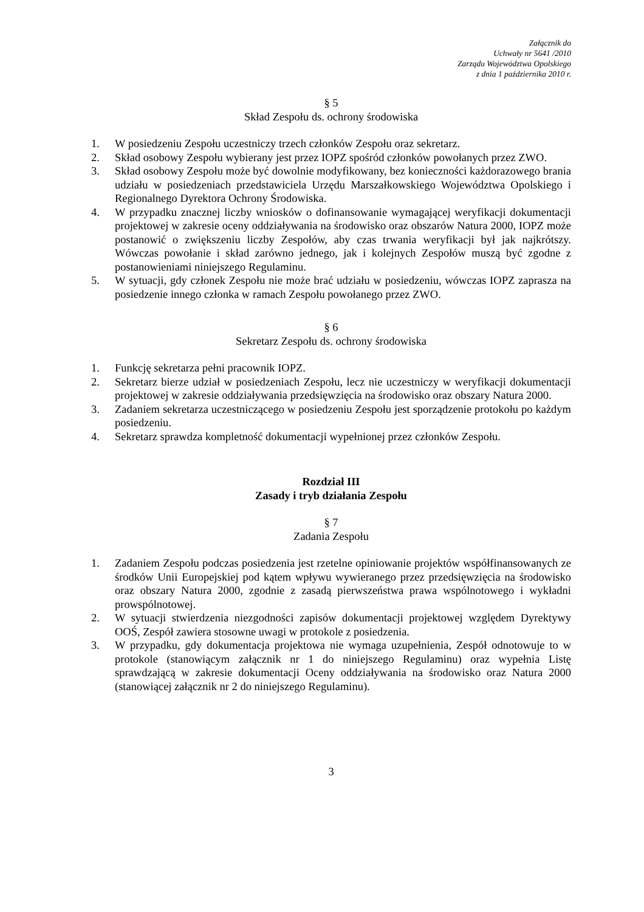Załącznik do
Uchwały nr 5641 /2010
Zarządu Województwa Opolskiego
z dnia 1 października 2010 r.
§ 5
Skład Zespołu ds. ochrony środowiska
1. W posiedzeniu Zespołu uczestniczy trzech członków Zespołu oraz sekretarz.
2. Skład osobowy Zespołu wybierany jest przez IOPZ spośród członków powołanych przez ZWO.
3. Skład osobowy Zespołu może być dowolnie modyfikowany, bez konieczności każdorazowego brania udziału w posiedzeniach przedstawiciela Urzędu Marszałkowskiego Województwa Opolskiego i Regionalnego Dyrektora Ochrony Środowiska.
4. W przypadku znacznej liczby wniosków o dofinansowanie wymagającej weryfikacji dokumentacji projektowej w zakresie oceny oddziaływania na środowisko oraz obszarów Natura 2000, IOPZ może postanowić o zwiększeniu liczby Zespołów, aby czas trwania weryfikacji był jak najkrótszy. Wówczas powołanie i skład zarówno jednego, jak i kolejnych Zespołów muszą być zgodne z postanowieniami niniejszego Regulaminu.
5. W sytuacji, gdy członek Zespołu nie może brać udziału w posiedzeniu, wówczas IOPZ zaprasza na posiedzenie innego członka w ramach Zespołu powołanego przez ZWO.
§ 6
Sekretarz Zespołu ds. ochrony środowiska
1. Funkcję sekretarza pełni pracownik IOPZ.
2. Sekretarz bierze udział w posiedzeniach Zespołu, lecz nie uczestniczy w weryfikacji dokumentacji projektowej w zakresie oddziaływania przedsięwzięcia na środowisko oraz obszary Natura 2000.
3. Zadaniem sekretarza uczestniczącego w posiedzeniu Zespołu jest sporządzenie protokołu po każdym posiedzeniu.
4. Sekretarz sprawdza kompletność dokumentacji wypełnionej przez członków Zespołu.
Rozdział III
Zasady i tryb działania Zespołu
§ 7
Zadania Zespołu
1. Zadaniem Zespołu podczas posiedzenia jest rzetelne opiniowanie projektów współfinansowanych ze środków Unii Europejskiej pod kątem wpływu wywieranego przez przedsięwzięcia na środowisko oraz obszary Natura 2000, zgodnie z zasadą pierwszeństwa prawa wspólnotowego i wykładni prowspólnotowej.
2. W sytuacji stwierdzenia niezgodności zapisów dokumentacji projektowej względem Dyrektywy OOŚ, Zespół zawiera stosowne uwagi w protokole z posiedzenia.
3. W przypadku, gdy dokumentacja projektowa nie wymaga uzupełnienia, Zespół odnotowuje to w protokole (stanowiącym załącznik nr 1 do niniejszego Regulaminu) oraz wypełnia Listę sprawdzającą w zakresie dokumentacji Oceny oddziaływania na środowisko oraz Natura 2000 (stanowiącej załącznik nr 2 do niniejszego Regulaminu).
3